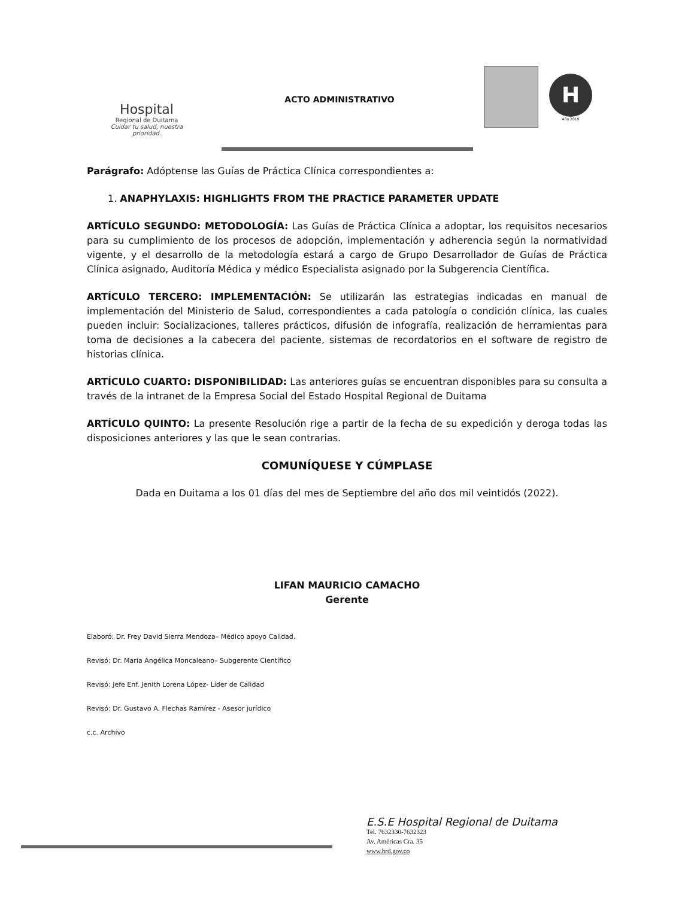Hospital
Regional de Duitama
Cuidar tu salud, nuestra prioridad.
ACTO ADMINISTRATIVO
H
Año 2019
Parágrafo: Adóptense las Guías de Práctica Clínica correspondientes a:
1. ANAPHYLAXIS: HIGHLIGHTS FROM THE PRACTICE PARAMETER UPDATE
ARTÍCULO SEGUNDO: METODOLOGÍA: Las Guías de Práctica Clínica a adoptar, los requisitos necesarios para su cumplimiento de los procesos de adopción, implementación y adherencia según la normatividad vigente, y el desarrollo de la metodología estará a cargo de Grupo Desarrollador de Guías de Práctica Clínica asignado, Auditoría Médica y médico Especialista asignado por la Subgerencia Científica.
ARTÍCULO TERCERO: IMPLEMENTACIÓN: Se utilizarán las estrategias indicadas en manual de implementación del Ministerio de Salud, correspondientes a cada patología o condición clínica, las cuales pueden incluir: Socializaciones, talleres prácticos, difusión de infografía, realización de herramientas para toma de decisiones a la cabecera del paciente, sistemas de recordatorios en el software de registro de historias clínica.
ARTÍCULO CUARTO: DISPONIBILIDAD: Las anteriores guías se encuentran disponibles para su consulta a través de la intranet de la Empresa Social del Estado Hospital Regional de Duitama
ARTÍCULO QUINTO: La presente Resolución rige a partir de la fecha de su expedición y deroga todas las disposiciones anteriores y las que le sean contrarias.
COMUNÍQUESE Y CÚMPLASE
Dada en Duitama a los 01 días del mes de Septiembre del año dos mil veintidós (2022).
LIFAN MAURICIO CAMACHO
Gerente
Elaboró: Dr. Frey David Sierra Mendoza– Médico apoyo Calidad.
Revisó: Dr. María Angélica Moncaleano– Subgerente Científico
Revisó: Jefe Enf. Jenith Lorena López- Líder de Calidad
Revisó: Dr. Gustavo A. Flechas Ramírez - Asesor jurídico
c.c. Archivo
E.S.E Hospital Regional de Duitama
Tel. 7632330-7632323
Av. Américas Cra. 35
www.hrd.gov.co